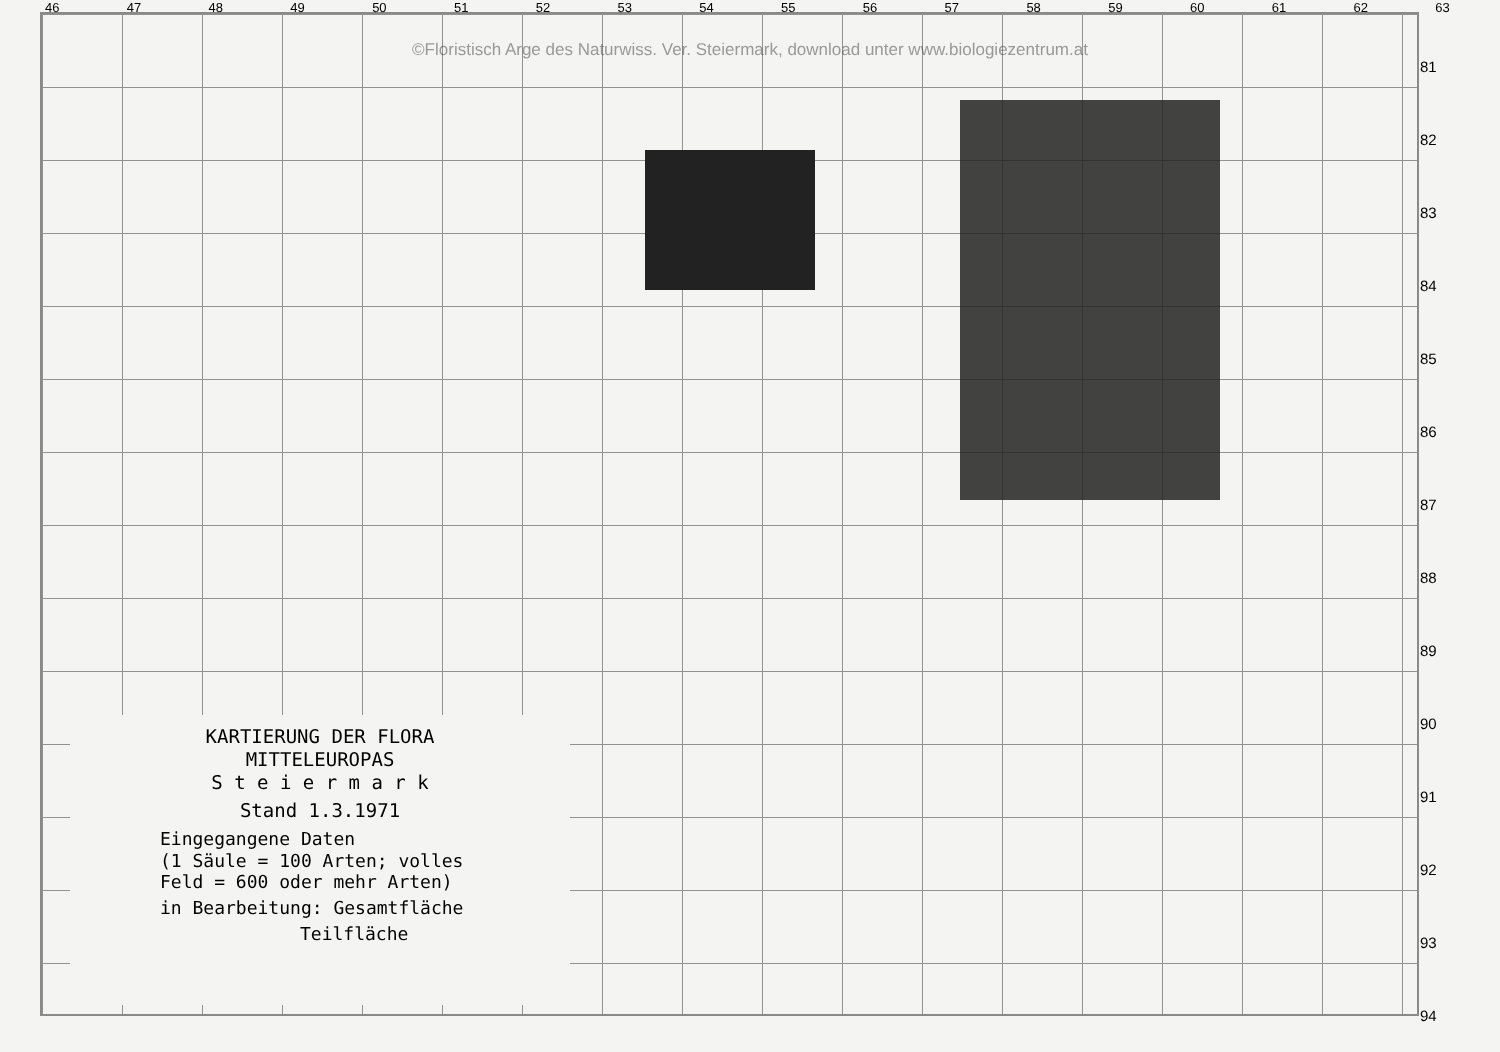46 47 48 49 50 51 52 53 54 55 56 57 58 59 60 61 62 63
©Floristisch Arge des Naturwiss. Ver. Steiermark, download unter www.biologiezentrum.at
81
82
83
84
85
86
87
88
89
90
91
92
93
94
KARTIERUNG DER FLORA
MITTELEUROPAS
S t e i e r m a r k
Stand 1.3.1971
Eingegangene Daten
(1 Säule = 100 Arten; volles
Feld = 600 oder mehr Arten)
in Bearbeitung: Gesamtfläche
Teilfläche